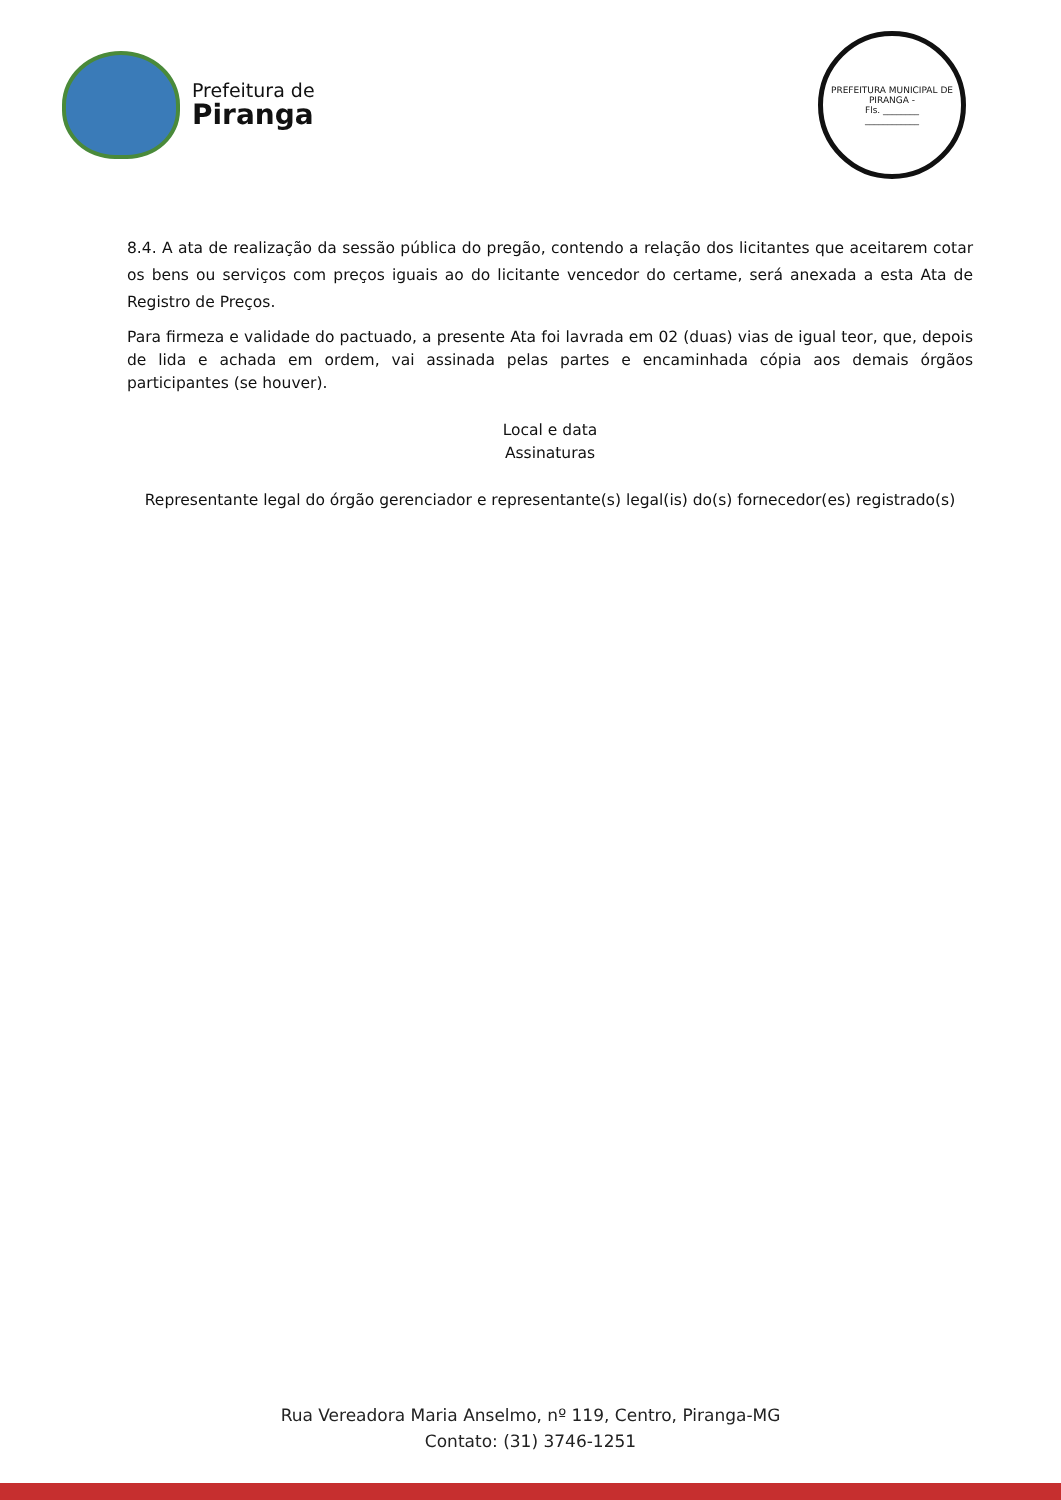Prefeitura de
Piranga
PREFEITURA MUNICIPAL DE PIRANGA -
Fls. ________
____________
8.4. A ata de realização da sessão pública do pregão, contendo a relação dos licitantes que aceitarem cotar os bens ou serviços com preços iguais ao do licitante vencedor do certame, será anexada a esta Ata de Registro de Preços.
Para firmeza e validade do pactuado, a presente Ata foi lavrada em 02 (duas) vias de igual teor, que, depois de lida e achada em ordem, vai assinada pelas partes e encaminhada cópia aos demais órgãos participantes (se houver).
Local e data
Assinaturas
Representante legal do órgão gerenciador e representante(s) legal(is) do(s) fornecedor(es) registrado(s)
Rua Vereadora Maria Anselmo, nº 119, Centro, Piranga-MG
Contato: (31) 3746-1251